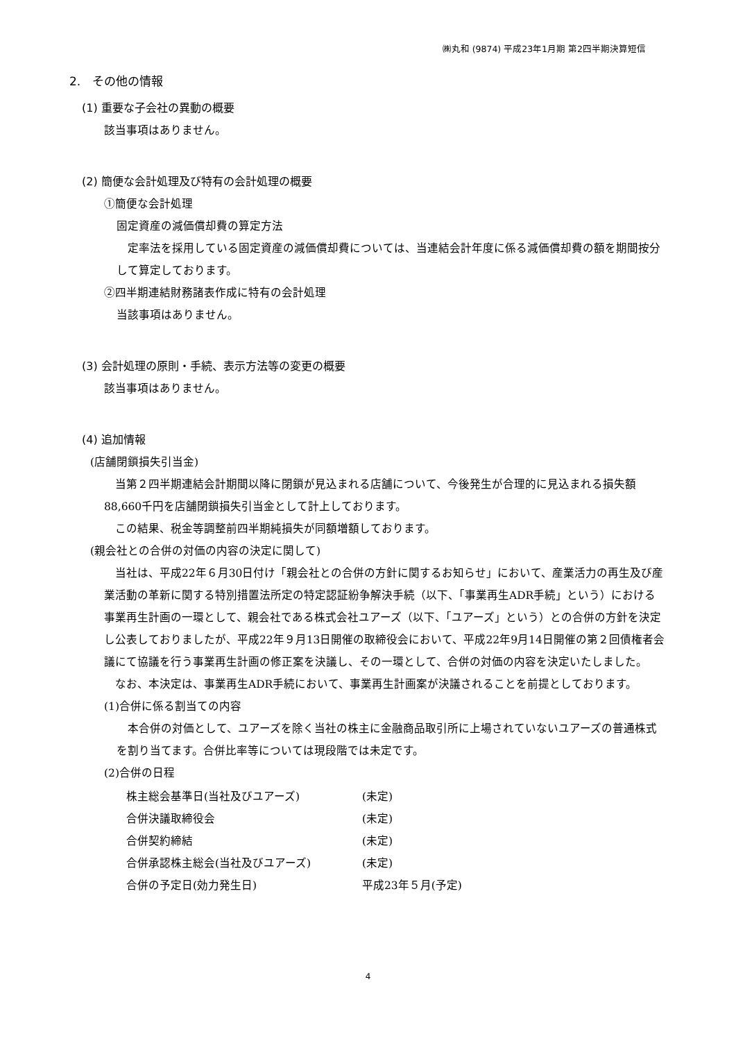㈱丸和 (9874) 平成23年1月期 第2四半期決算短信
2.　その他の情報
(1) 重要な子会社の異動の概要
該当事項はありません。
(2) 簡便な会計処理及び特有の会計処理の概要
①簡便な会計処理
固定資産の減価償却費の算定方法
　定率法を採用している固定資産の減価償却費については、当連結会計年度に係る減価償却費の額を期間按分して算定しております。
②四半期連結財務諸表作成に特有の会計処理
当該事項はありません。
(3) 会計処理の原則・手続、表示方法等の変更の概要
該当事項はありません。
(4) 追加情報
(店舗閉鎖損失引当金)
　当第２四半期連結会計期間以降に閉鎖が見込まれる店舗について、今後発生が合理的に見込まれる損失額88,660千円を店舗閉鎖損失引当金として計上しております。
　この結果、税金等調整前四半期純損失が同額増額しております。
(親会社との合併の対価の内容の決定に関して)
　当社は、平成22年６月30日付け「親会社との合併の方針に関するお知らせ」において、産業活力の再生及び産業活動の革新に関する特別措置法所定の特定認証紛争解決手続（以下、「事業再生ADR手続」という）における事業再生計画の一環として、親会社である株式会社ユアーズ（以下、「ユアーズ」という）との合併の方針を決定し公表しておりましたが、平成22年９月13日開催の取締役会において、平成22年9月14日開催の第２回債権者会議にて協議を行う事業再生計画の修正案を決議し、その一環として、合併の対価の内容を決定いたしました。
　なお、本決定は、事業再生ADR手続において、事業再生計画案が決議されることを前提としております。
(1)合併に係る割当ての内容
　本合併の対価として、ユアーズを除く当社の株主に金融商品取引所に上場されていないユアーズの普通株式を割り当てます。合併比率等については現段階では未定です。
(2)合併の日程
| 株主総会基準日(当社及びユアーズ) | (未定) |
| 合併決議取締役会 | (未定) |
| 合併契約締結 | (未定) |
| 合併承認株主総会(当社及びユアーズ) | (未定) |
| 合併の予定日(効力発生日) | 平成23年５月(予定) |
4